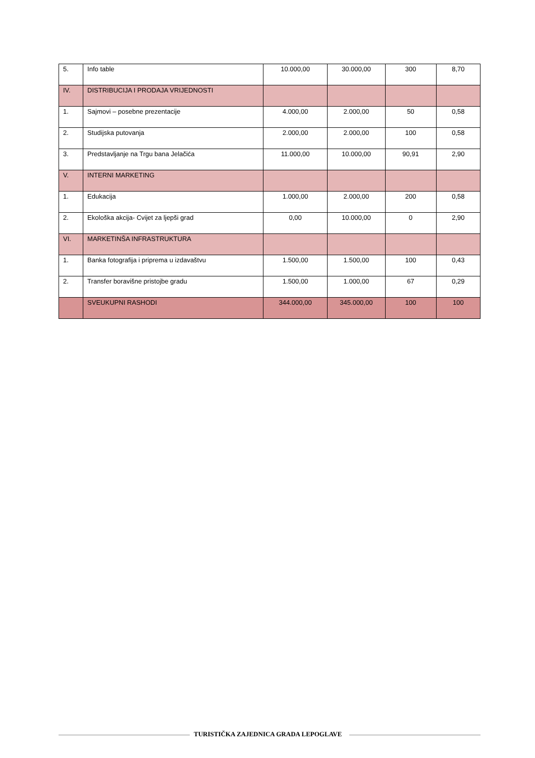| 5. | Info table | 10.000,00 | 30.000,00 | 300 | 8,70 |
| IV. | DISTRIBUCIJA I PRODAJA VRIJEDNOSTI | | | | |
| 1. | Sajmovi – posebne prezentacije | 4.000,00 | 2.000,00 | 50 | 0,58 |
| 2. | Studijska putovanja | 2.000,00 | 2.000,00 | 100 | 0,58 |
| 3. | Predstavljanje na Trgu bana Jelačića | 11.000,00 | 10.000,00 | 90,91 | 2,90 |
| V. | INTERNI MARKETING | | | | |
| 1. | Edukacija | 1.000,00 | 2.000,00 | 200 | 0,58 |
| 2. | Ekološka akcija- Cvijet za ljepši grad | 0,00 | 10.000,00 | 0 | 2,90 |
| VI. | MARKETINŠA INFRASTRUKTURA | | | | |
| 1. | Banka fotografija i priprema u izdavaštvu | 1.500,00 | 1.500,00 | 100 | 0,43 |
| 2. | Transfer boravišne pristojbe gradu | 1.500,00 | 1.000,00 | 67 | 0,29 |
| | SVEUKUPNI RASHODI | 344.000,00 | 345.000,00 | 100 | 100 |
TURISTIČKA ZAJEDNICA GRADA LEPOGLAVE